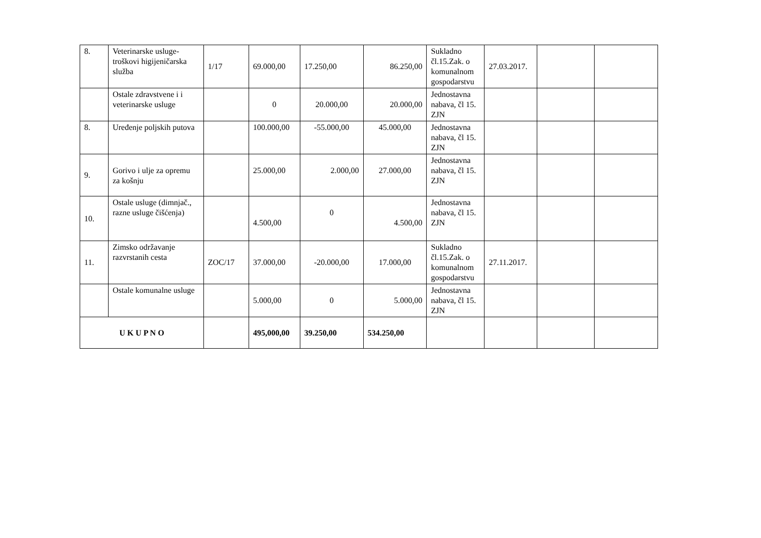| 8. | Veterinarske usluge-troškovi higijeničarska služba | 1/17 | 69.000,00 | 17.250,00 | 86.250,00 | Sukladno čl.15.Zak. o komunalnom gospodarstvu | 27.03.2017. | | |
| | Ostale zdravstvene i i veterinarske usluge | | 0 | 20.000,00 | 20.000,00 | Jednostavna nabava, čl 15. ZJN | | | |
| 8. | Uređenje poljskih putova | | 100.000,00 | -55.000,00 | 45.000,00 | Jednostavna nabava, čl 15. ZJN | | | |
| 9. | Gorivo i ulje za opremu za košnju | | 25.000,00 | 2.000,00 | 27.000,00 | Jednostavna nabava, čl 15. ZJN | | | |
| 10. | Ostale usluge (dimnjač., razne usluge čišćenja) | | 4.500,00 | 0 | 4.500,00 | Jednostavna nabava, čl 15. ZJN | | | |
| 11. | Zimsko održavanje razvrstanih cesta | ZOC/17 | 37.000,00 | -20.000,00 | 17.000,00 | Sukladno čl.15.Zak. o komunalnom gospodarstvu | 27.11.2017. | | |
| | Ostale komunalne usluge | | 5.000,00 | 0 | 5.000,00 | Jednostavna nabava, čl 15. ZJN | | | |
| U K U P N O | | | 495,000,00 | 39.250,00 | 534.250,00 | | | | |